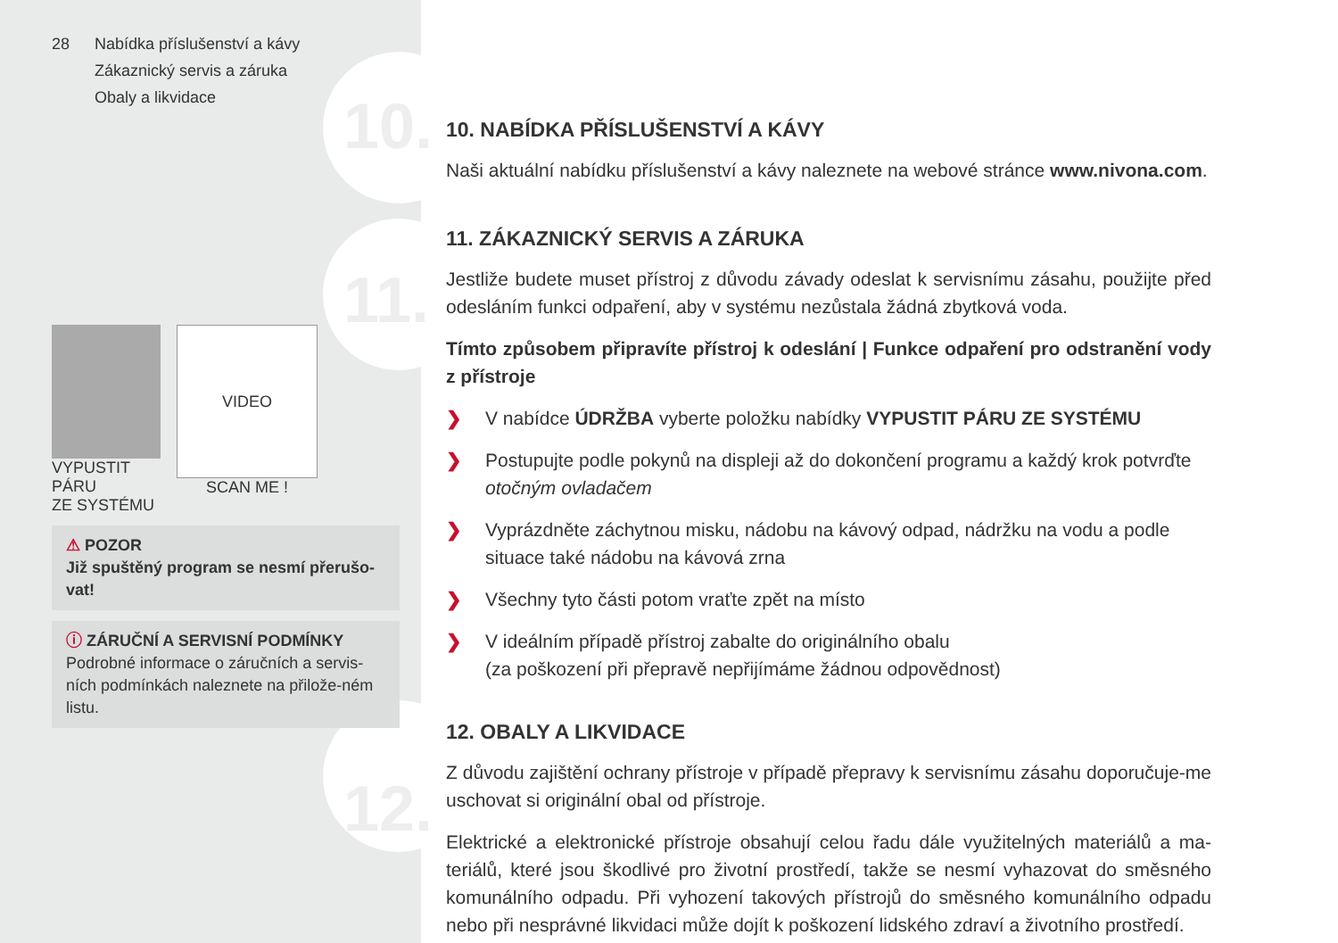28 Nabídka příslušenství a kávy
Zákaznický servis a záruka
Obaly a likvidace
VYPUSTIT PÁRU
ZE SYSTÉMU
VIDEO
SCAN ME !
⚠ POZOR
Již spuštěný program se nesmí přerušo-vat!
ⓘ ZÁRUČNÍ A SERVISNÍ PODMÍNKY
Podrobné informace o záručních a servis-ních podmínkách naleznete na přilože-ném listu.
10.
11.
12.
10. NABÍDKA PŘÍSLUŠENSTVÍ A KÁVY
Naši aktuální nabídku příslušenství a kávy naleznete na webové stránce www.nivona.com.
11. ZÁKAZNICKÝ SERVIS A ZÁRUKA
Jestliže budete muset přístroj z důvodu závady odeslat k servisnímu zásahu, použijte před odesláním funkci odpaření, aby v systému nezůstala žádná zbytková voda.
Tímto způsobem připravíte přístroj k odeslání | Funkce odpaření pro odstranění vody z přístroje
❯ V nabídce ÚDRŽBA vyberte položku nabídky VYPUSTIT PÁRU ZE SYSTÉMU
❯ Postupujte podle pokynů na displeji až do dokončení programu a každý krok potvrďte otočným ovladačem
❯ Vyprázdněte záchytnou misku, nádobu na kávový odpad, nádržku na vodu a podle situace také nádobu na kávová zrna
❯ Všechny tyto části potom vraťte zpět na místo
❯ V ideálním případě přístroj zabalte do originálního obalu
(za poškození při přepravě nepřijímáme žádnou odpovědnost)
12. OBALY A LIKVIDACE
Z důvodu zajištění ochrany přístroje v případě přepravy k servisnímu zásahu doporučuje-me uschovat si originální obal od přístroje.
Elektrické a elektronické přístroje obsahují celou řadu dále využitelných materiálů a ma-teriálů, které jsou škodlivé pro životní prostředí, takže se nesmí vyhazovat do směsného komunálního odpadu. Při vyhození takových přístrojů do směsného komunálního odpadu nebo při nesprávné likvidaci může dojít k poškození lidského zdraví a životního prostředí.